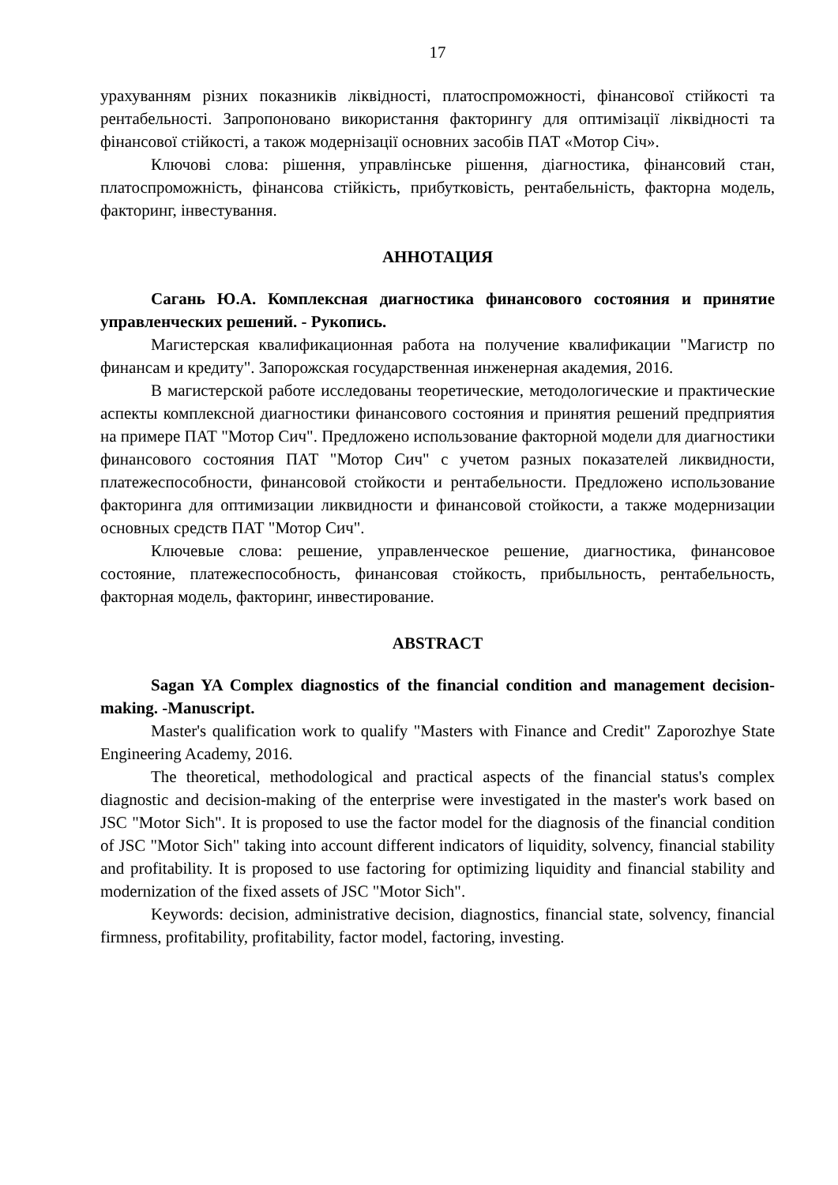17
урахуванням різних показників ліквідності, платоспроможності, фінансової стійкості та рентабельності. Запропоновано використання факторингу для оптимізації ліквідності та фінансової стійкості, а також модернізації основних засобів ПАТ «Мотор Січ».
Ключові слова: рішення, управлінське рішення, діагностика, фінансовий стан, платоспроможність, фінансова стійкість, прибутковість, рентабельність, факторна модель, факторинг, інвестування.
АННОТАЦИЯ
Сагань Ю.А. Комплексная диагностика финансового состояния и принятие управленческих решений. - Рукопись.
Магистерская квалификационная работа на получение квалификации "Магистр по финансам и кредиту". Запорожская государственная инженерная академия, 2016.
В магистерской работе исследованы теоретические, методологические и практические аспекты комплексной диагностики финансового состояния и принятия решений предприятия на примере ПАТ "Мотор Сич". Предложено использование факторной модели для диагностики финансового состояния ПАТ "Мотор Сич" с учетом разных показателей ликвидности, платежеспособности, финансовой стойкости и рентабельности. Предложено использование факторинга для оптимизации ликвидности и финансовой стойкости, а также модернизации основных средств ПАТ "Мотор Сич".
Ключевые слова: решение, управленческое решение, диагностика, финансовое состояние, платежеспособность, финансовая стойкость, прибыльность, рентабельность, факторная модель, факторинг, инвестирование.
ABSTRACT
Sagan YA Complex diagnostics of the financial condition and management decision-making. -Manuscript.
Master's qualification work to qualify "Masters with Finance and Credit" Zaporozhye State Engineering Academy, 2016.
The theoretical, methodological and practical aspects of the financial status's complex diagnostic and decision-making of the enterprise were investigated in the master's work based on JSC "Motor Sich". It is proposed to use the factor model for the diagnosis of the financial condition of JSC "Motor Sich" taking into account different indicators of liquidity, solvency, financial stability and profitability. It is proposed to use factoring for optimizing liquidity and financial stability and modernization of the fixed assets of JSC "Motor Sich".
Keywords: decision, administrative decision, diagnostics, financial state, solvency, financial firmness, profitability, profitability, factor model, factoring, investing.